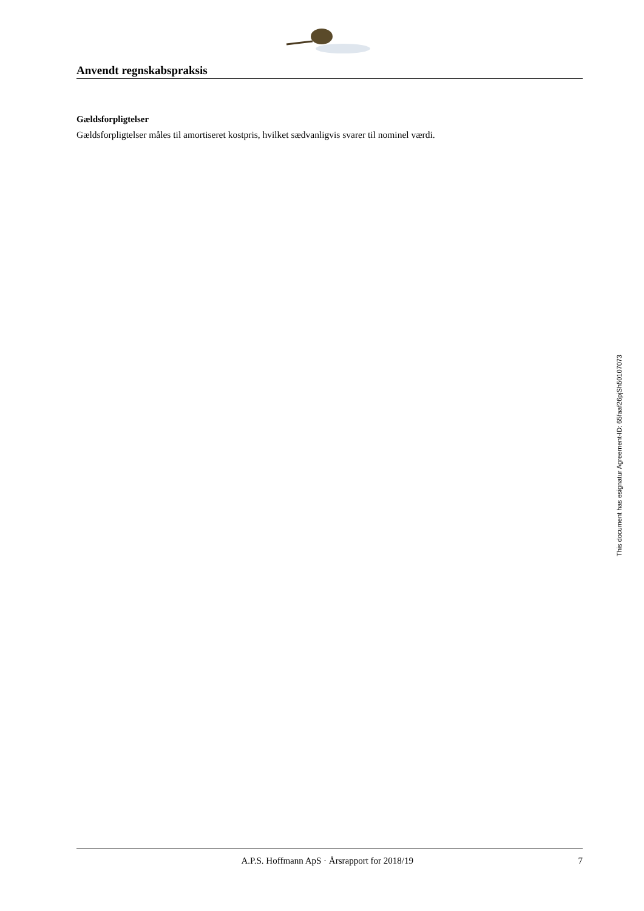Anvendt regnskabspraksis
Gældsforpligtelser
Gældsforpligtelser måles til amortiseret kostpris, hvilket sædvanligvis svarer til nominel værdi.
This document has esignatur Agreement-ID: 65faaf26pjSh50107073
A.P.S. Hoffmann ApS · Årsrapport for 2018/19 7